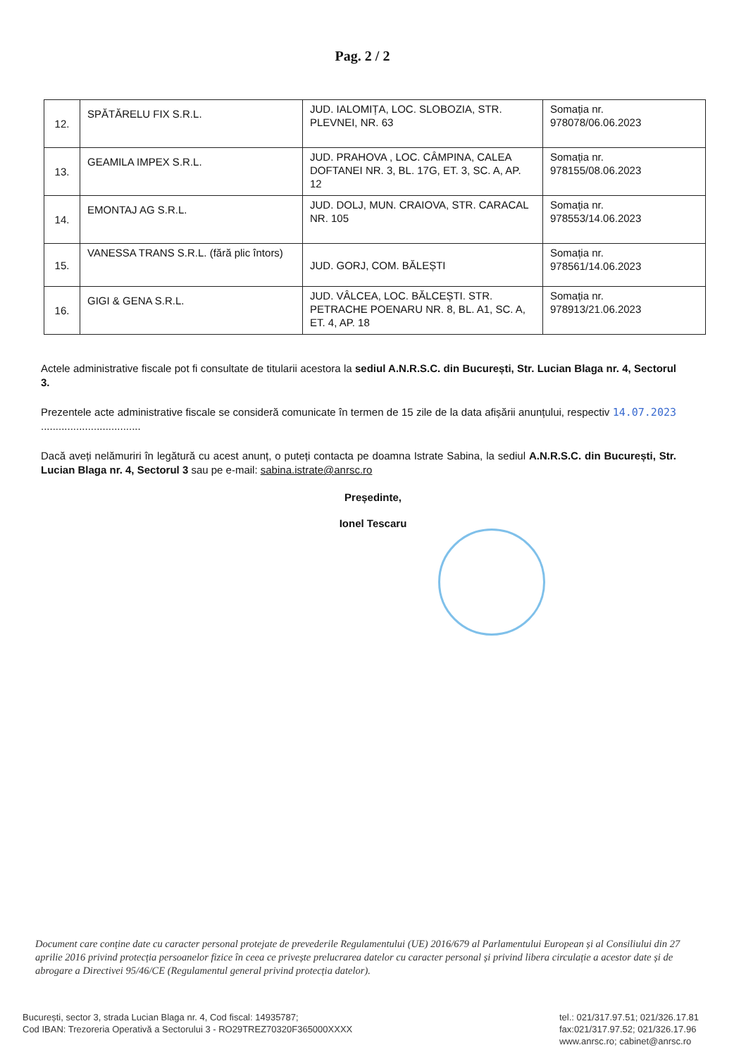Pag. 2 / 2
| 12. | SPĂTĂRELU FIX S.R.L. | JUD. IALOMIȚA, LOC. SLOBOZIA, STR. PLEVNEI, NR. 63 | Somația nr. 978078/06.06.2023 |
| 13. | GEAMILA IMPEX S.R.L. | JUD. PRAHOVA , LOC. CÂMPINA, CALEA DOFTANEI NR. 3, BL. 17G, ET. 3, SC. A, AP. 12 | Somația nr. 978155/08.06.2023 |
| 14. | EMONTAJ AG S.R.L. | JUD. DOLJ, MUN. CRAIOVA, STR. CARACAL NR. 105 | Somația nr. 978553/14.06.2023 |
| 15. | VANESSA TRANS S.R.L. (fără plic întors) | JUD. GORJ, COM. BĂLEȘTI | Somația nr. 978561/14.06.2023 |
| 16. | GIGI & GENA S.R.L. | JUD. VÂLCEA, LOC. BĂLCEȘTI. STR. PETRACHE POENARU NR. 8, BL. A1, SC. A, ET. 4, AP. 18 | Somația nr. 978913/21.06.2023 |
Actele administrative fiscale pot fi consultate de titularii acestora la sediul A.N.R.S.C. din București, Str. Lucian Blaga nr. 4, Sectorul 3.
Prezentele acte administrative fiscale se consideră comunicate în termen de 15 zile de la data afișării anunțului, respectiv 14.07.2023 ..................................
Dacă aveți nelămuriri în legătură cu acest anunț, o puteți contacta pe doamna Istrate Sabina, la sediul A.N.R.S.C. din București, Str. Lucian Blaga nr. 4, Sectorul 3 sau pe e-mail: sabina.istrate@anrsc.ro
Președinte,
Ionel Tescaru
Document care conține date cu caracter personal protejate de prevederile Regulamentului (UE) 2016/679 al Parlamentului European și al Consiliului din 27 aprilie 2016 privind protecția persoanelor fizice în ceea ce privește prelucrarea datelor cu caracter personal și privind libera circulație a acestor date și de abrogare a Directivei 95/46/CE (Regulamentul general privind protecția datelor).
București, sector 3, strada Lucian Blaga nr. 4, Cod fiscal: 14935787;
Cod IBAN: Trezoreria Operativă a Sectorului 3 - RO29TREZ70320F365000XXXX
tel.: 021/317.97.51; 021/326.17.81
fax:021/317.97.52; 021/326.17.96
www.anrsc.ro; cabinet@anrsc.ro